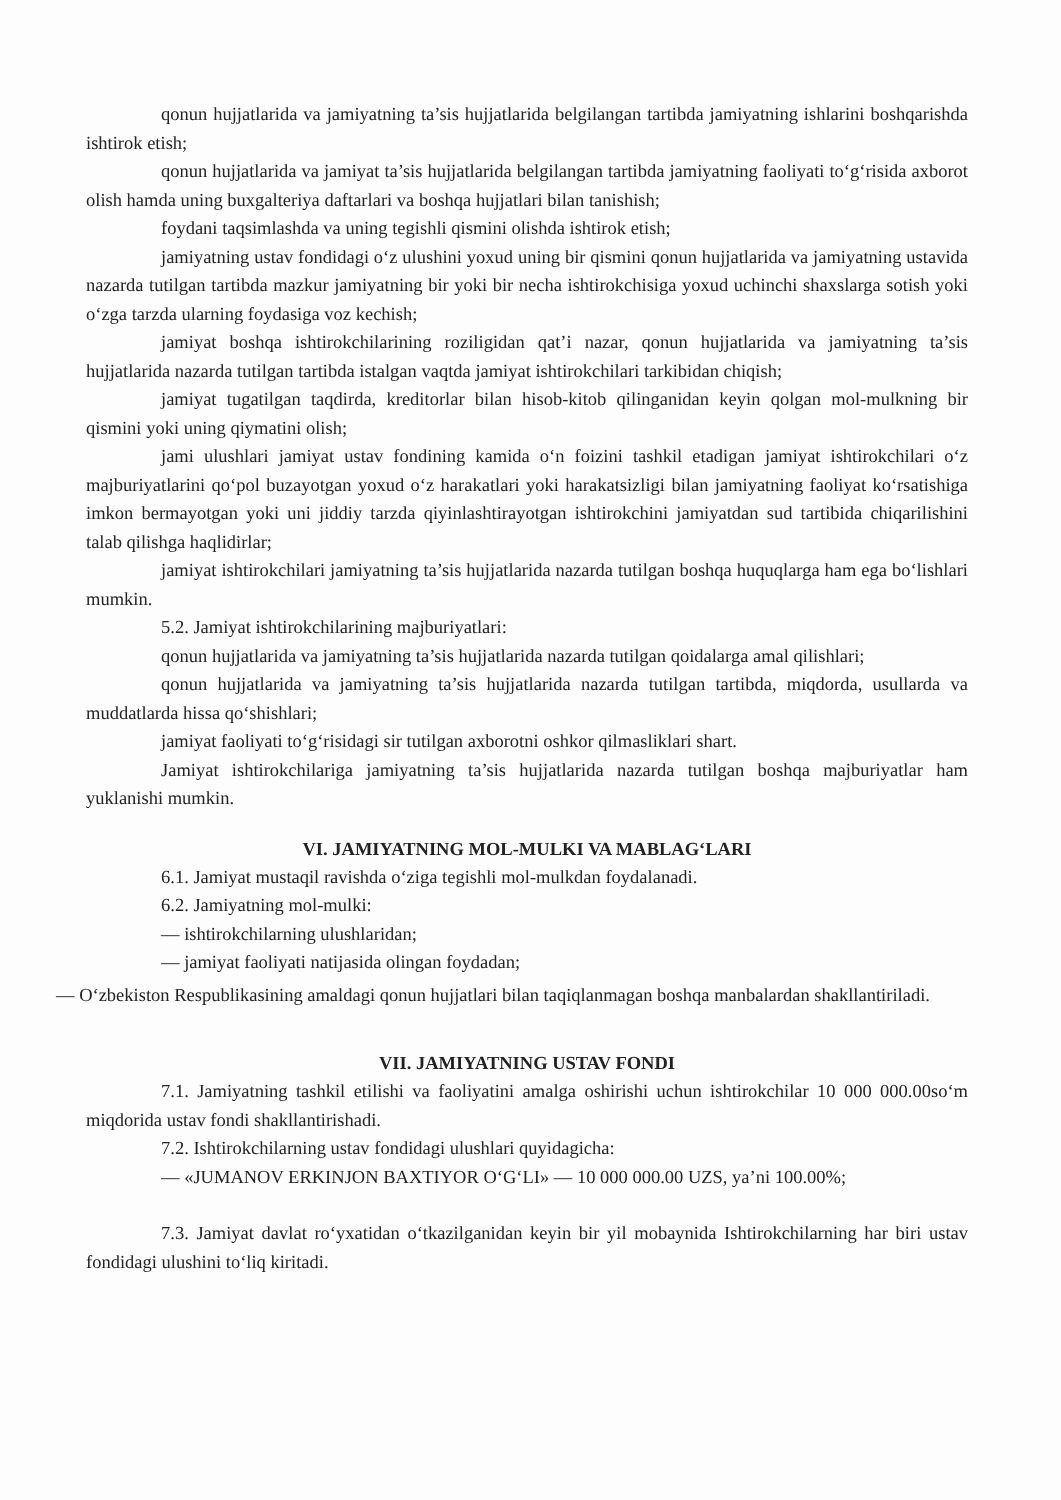qonun hujjatlarida va jamiyatning ta’sis hujjatlarida belgilangan tartibda jamiyatning ishlarini boshqarishda ishtirok etish;
qonun hujjatlarida va jamiyat ta’sis hujjatlarida belgilangan tartibda jamiyatning faoliyati to‘g‘risida axborot olish hamda uning buxgalteriya daftarlari va boshqa hujjatlari bilan tanishish;
foydani taqsimlashda va uning tegishli qismini olishda ishtirok etish;
jamiyatning ustav fondidagi o‘z ulushini yoxud uning bir qismini qonun hujjatlarida va jamiyatning ustavida nazarda tutilgan tartibda mazkur jamiyatning bir yoki bir necha ishtirokchisiga yoxud uchinchi shaxslarga sotish yoki o‘zga tarzda ularning foydasiga voz kechish;
jamiyat boshqa ishtirokchilarining roziligidan qat’i nazar, qonun hujjatlarida va jamiyatning ta’sis hujjatlarida nazarda tutilgan tartibda istalgan vaqtda jamiyat ishtirokchilari tarkibidan chiqish;
jamiyat tugatilgan taqdirda, kreditorlar bilan hisob-kitob qilinganidan keyin qolgan mol-mulkning bir qismini yoki uning qiymatini olish;
jami ulushlari jamiyat ustav fondining kamida o‘n foizini tashkil etadigan jamiyat ishtirokchilari o‘z majburiyatlarini qo‘pol buzayotgan yoxud o‘z harakatlari yoki harakatsizligi bilan jamiyatning faoliyat ko‘rsatishiga imkon bermayotgan yoki uni jiddiy tarzda qiyinlashtirayotgan ishtirokchini jamiyatdan sud tartibida chiqarilishini talab qilishga haqlidirlar;
jamiyat ishtirokchilari jamiyatning ta’sis hujjatlarida nazarda tutilgan boshqa huquqlarga ham ega bo‘lishlari mumkin.
5.2. Jamiyat ishtirokchilarining majburiyatlari:
qonun hujjatlarida va jamiyatning ta’sis hujjatlarida nazarda tutilgan qoidalarga amal qilishlari;
qonun hujjatlarida va jamiyatning ta’sis hujjatlarida nazarda tutilgan tartibda, miqdorda, usullarda va muddatlarda hissa qo‘shishlari;
jamiyat faoliyati to‘g‘risidagi sir tutilgan axborotni oshkor qilmasliklari shart.
Jamiyat ishtirokchilariga jamiyatning ta’sis hujjatlarida nazarda tutilgan boshqa majburiyatlar ham yuklanishi mumkin.
VI. JAMIYATNING MOL-MULKI VA MABLAG‘LARI
6.1. Jamiyat mustaqil ravishda o‘ziga tegishli mol-mulkdan foydalanadi.
6.2. Jamiyatning mol-mulki:
— ishtirokchilarning ulushlaridan;
— jamiyat faoliyati natijasida olingan foydadan;
— O‘zbekiston Respublikasining amaldagi qonun hujjatlari bilan taqiqlanmagan boshqa manbalardan shakllantiriladi.
VII. JAMIYATNING USTAV FONDI
7.1. Jamiyatning tashkil etilishi va faoliyatini amalga oshirishi uchun ishtirokchilar 10 000 000.00so‘m miqdorida ustav fondi shakllantirishadi.
7.2. Ishtirokchilarning ustav fondidagi ulushlari quyidagicha:
— «JUMANOV ERKINJON BAXTIYOR O‘G‘LI» — 10 000 000.00 UZS, ya’ni 100.00%;
7.3. Jamiyat davlat ro‘yxatidan o‘tkazilganidan keyin bir yil mobaynida Ishtirokchilarning har biri ustav fondidagi ulushini to‘liq kiritadi.